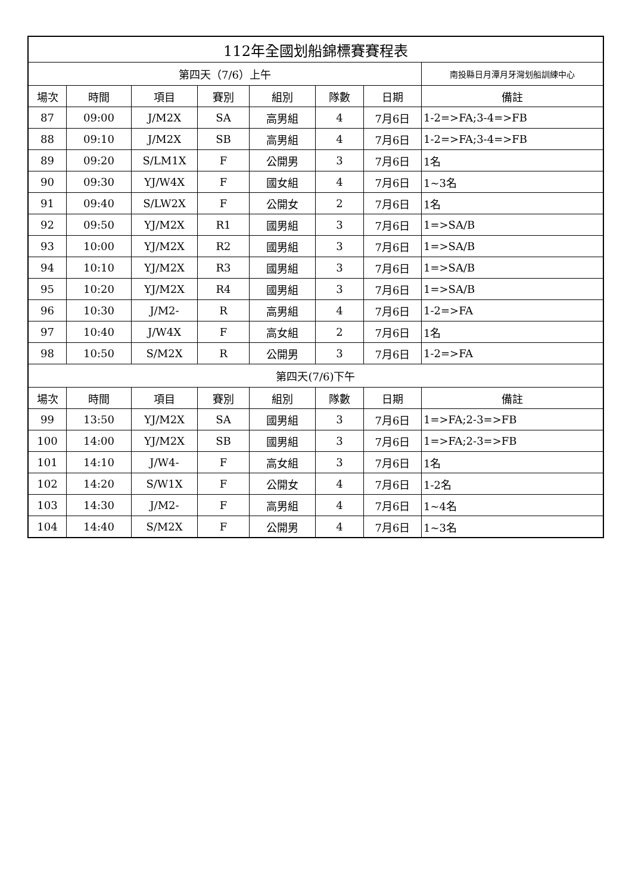| 112年全國划船錦標賽賽程表 | | | | | | | |
| --- | --- | --- | --- | --- | --- | --- | --- |
| 第四天（7/6）上午 | | | | | | | 南投縣日月潭月牙灣划船訓練中心 |
| 場次 | 時間 | 項目 | 賽別 | 組別 | 隊數 | 日期 | 備註 |
| 87 | 09:00 | J/M2X | SA | 高男組 | 4 | 7月6日 | 1-2=>FA;3-4=>FB |
| 88 | 09:10 | J/M2X | SB | 高男組 | 4 | 7月6日 | 1-2=>FA;3-4=>FB |
| 89 | 09:20 | S/LM1X | F | 公開男 | 3 | 7月6日 | 1名 |
| 90 | 09:30 | YJ/W4X | F | 國女組 | 4 | 7月6日 | 1~3名 |
| 91 | 09:40 | S/LW2X | F | 公開女 | 2 | 7月6日 | 1名 |
| 92 | 09:50 | YJ/M2X | R1 | 國男組 | 3 | 7月6日 | 1=>SA/B |
| 93 | 10:00 | YJ/M2X | R2 | 國男組 | 3 | 7月6日 | 1=>SA/B |
| 94 | 10:10 | YJ/M2X | R3 | 國男組 | 3 | 7月6日 | 1=>SA/B |
| 95 | 10:20 | YJ/M2X | R4 | 國男組 | 3 | 7月6日 | 1=>SA/B |
| 96 | 10:30 | J/M2- | R | 高男組 | 4 | 7月6日 | 1-2=>FA |
| 97 | 10:40 | J/W4X | F | 高女組 | 2 | 7月6日 | 1名 |
| 98 | 10:50 | S/M2X | R | 公開男 | 3 | 7月6日 | 1-2=>FA |
| 第四天(7/6)下午 | | | | | | | |
| 場次 | 時間 | 項目 | 賽別 | 組別 | 隊數 | 日期 | 備註 |
| 99 | 13:50 | YJ/M2X | SA | 國男組 | 3 | 7月6日 | 1=>FA;2-3=>FB |
| 100 | 14:00 | YJ/M2X | SB | 國男組 | 3 | 7月6日 | 1=>FA;2-3=>FB |
| 101 | 14:10 | J/W4- | F | 高女組 | 3 | 7月6日 | 1名 |
| 102 | 14:20 | S/W1X | F | 公開女 | 4 | 7月6日 | 1-2名 |
| 103 | 14:30 | J/M2- | F | 高男組 | 4 | 7月6日 | 1~4名 |
| 104 | 14:40 | S/M2X | F | 公開男 | 4 | 7月6日 | 1~3名 |